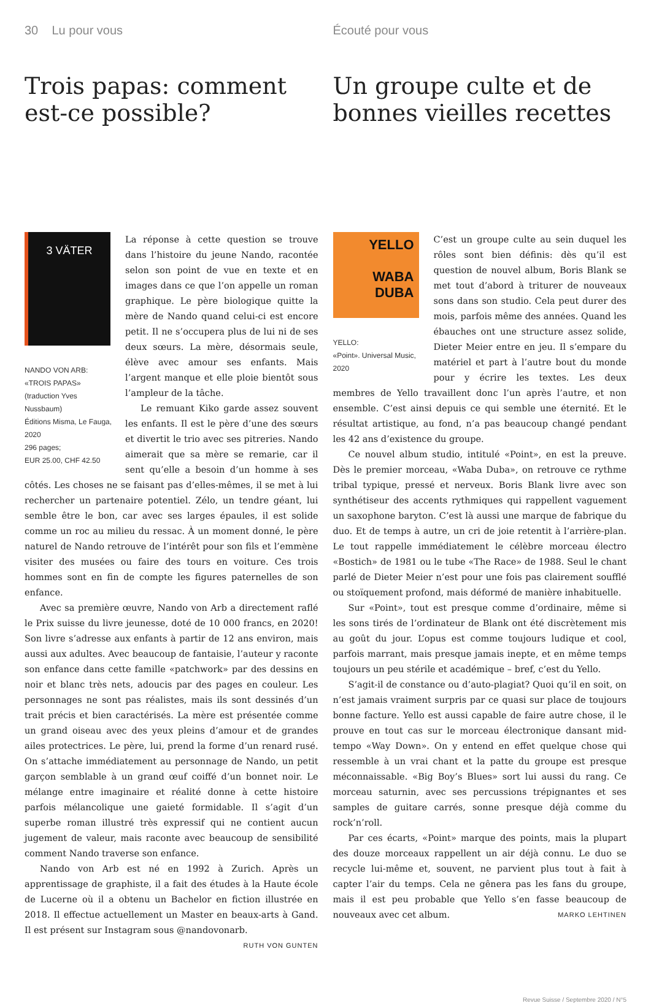30 Lu pour vous
Trois papas: comment est-ce possible?
3 VÄTER
NANDO VON ARB:
«TROIS PAPAS»
(traduction Yves Nussbaum)
Éditions Misma, Le Fauga, 2020
296 pages;
EUR 25.00, CHF 42.50
La réponse à cette question se trouve dans l’histoire du jeune Nando, racontée selon son point de vue en texte et en images dans ce que l’on appelle un roman graphique. Le père biologique quitte la mère de Nando quand celui-ci est encore petit. Il ne s’occupera plus de lui ni de ses deux sœurs. La mère, désormais seule, élève avec amour ses enfants. Mais l’argent manque et elle ploie bientôt sous l’ampleur de la tâche.
Le remuant Kiko garde assez souvent les enfants. Il est le père d’une des sœurs et divertit le trio avec ses pitreries. Nando aimerait que sa mère se remarie, car il sent qu’elle a besoin d’un homme à ses côtés. Les choses ne se faisant pas d’elles-mêmes, il se met à lui rechercher un partenaire potentiel. Zélo, un tendre géant, lui semble être le bon, car avec ses larges épaules, il est solide comme un roc au milieu du ressac. À un moment donné, le père naturel de Nando retrouve de l’intérêt pour son fils et l’emmène visiter des musées ou faire des tours en voiture. Ces trois hommes sont en fin de compte les figures paternelles de son enfance.
Avec sa première œuvre, Nando von Arb a directement raflé le Prix suisse du livre jeunesse, doté de 10 000 francs, en 2020! Son livre s’adresse aux enfants à partir de 12 ans environ, mais aussi aux adultes. Avec beaucoup de fantaisie, l’auteur y raconte son enfance dans cette famille «patchwork» par des dessins en noir et blanc très nets, adoucis par des pages en couleur. Les personnages ne sont pas réalistes, mais ils sont dessinés d’un trait précis et bien caractérisés. La mère est présentée comme un grand oiseau avec des yeux pleins d’amour et de grandes ailes protectrices. Le père, lui, prend la forme d’un renard rusé. On s’attache immédiatement au personnage de Nando, un petit garçon semblable à un grand œuf coiffé d’un bonnet noir. Le mélange entre imaginaire et réalité donne à cette histoire parfois mélancolique une gaieté formidable. Il s’agit d’un superbe roman illustré très expressif qui ne contient aucun jugement de valeur, mais raconte avec beaucoup de sensibilité comment Nando traverse son enfance.
Nando von Arb est né en 1992 à Zurich. Après un apprentissage de graphiste, il a fait des études à la Haute école de Lucerne où il a obtenu un Bachelor en fiction illustrée en 2018. Il effectue actuellement un Master en beaux-arts à Gand. Il est présent sur Instagram sous @nandovonarb. RUTH VON GUNTEN
Écouté pour vous
Un groupe culte et de bonnes vieilles recettes
YELLO
WABA
DUBA
YELLO:
«Point». Universal Music, 2020
C’est un groupe culte au sein duquel les rôles sont bien définis: dès qu’il est question de nouvel album, Boris Blank se met tout d’abord à triturer de nouveaux sons dans son studio. Cela peut durer des mois, parfois même des années. Quand les ébauches ont une structure assez solide, Dieter Meier entre en jeu. Il s’empare du matériel et part à l’autre bout du monde pour y écrire les textes. Les deux membres de Yello travaillent donc l’un après l’autre, et non ensemble. C’est ainsi depuis ce qui semble une éternité. Et le résultat artistique, au fond, n’a pas beaucoup changé pendant les 42 ans d’existence du groupe.
Ce nouvel album studio, intitulé «Point», en est la preuve. Dès le premier morceau, «Waba Duba», on retrouve ce rythme tribal typique, pressé et nerveux. Boris Blank livre avec son synthétiseur des accents rythmiques qui rappellent vaguement un saxophone baryton. C’est là aussi une marque de fabrique du duo. Et de temps à autre, un cri de joie retentit à l’arrière-plan. Le tout rappelle immédiatement le célèbre morceau électro «Bostich» de 1981 ou le tube «The Race» de 1988. Seul le chant parlé de Dieter Meier n’est pour une fois pas clairement soufflé ou stoïquement profond, mais déformé de manière inhabituelle.
Sur «Point», tout est presque comme d’ordinaire, même si les sons tirés de l’ordinateur de Blank ont été discrètement mis au goût du jour. L’opus est comme toujours ludique et cool, parfois marrant, mais presque jamais inepte, et en même temps toujours un peu stérile et académique – bref, c’est du Yello.
S’agit-il de constance ou d’auto-plagiat? Quoi qu’il en soit, on n’est jamais vraiment surpris par ce quasi sur place de toujours bonne facture. Yello est aussi capable de faire autre chose, il le prouve en tout cas sur le morceau électronique dansant mid-tempo «Way Down». On y entend en effet quelque chose qui ressemble à un vrai chant et la patte du groupe est presque méconnaissable. «Big Boy’s Blues» sort lui aussi du rang. Ce morceau saturnin, avec ses percussions trépignantes et ses samples de guitare carrés, sonne presque déjà comme du rock’n’roll.
Par ces écarts, «Point» marque des points, mais la plupart des douze morceaux rappellent un air déjà connu. Le duo se recycle lui-même et, souvent, ne parvient plus tout à fait à capter l’air du temps. Cela ne gênera pas les fans du groupe, mais il est peu probable que Yello s’en fasse beaucoup de nouveaux avec cet album. MARKO LEHTINEN
Revue Suisse / Septembre 2020 / N°5